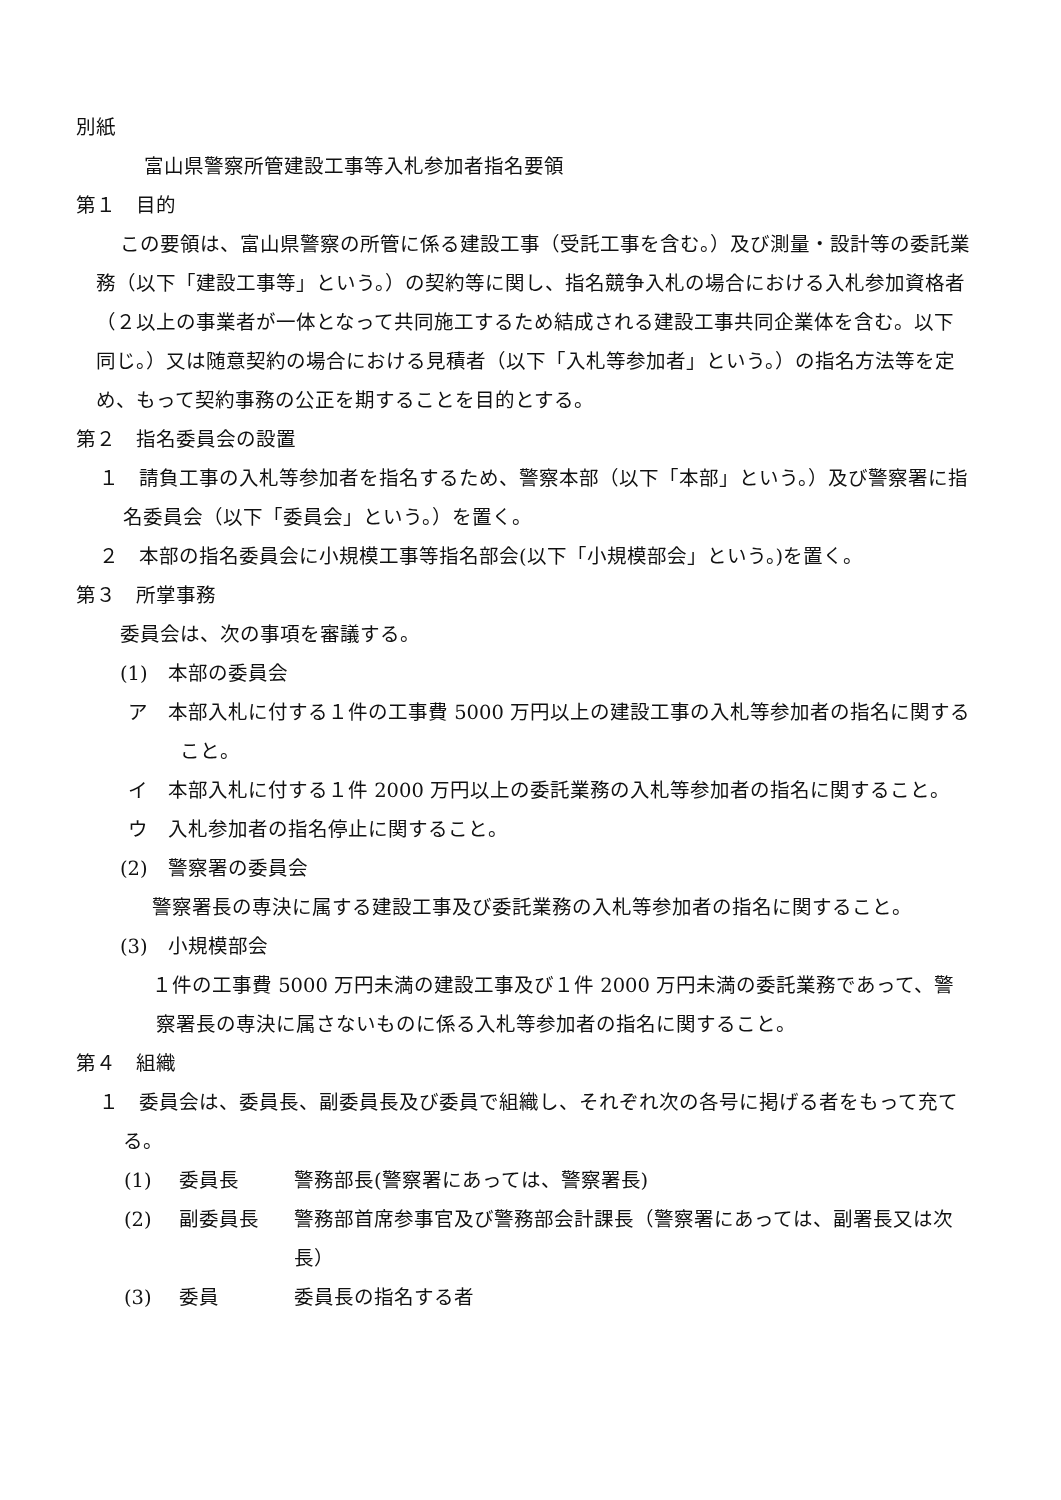別紙
富山県警察所管建設工事等入札参加者指名要領
第１　目的
この要領は、富山県警察の所管に係る建設工事（受託工事を含む。）及び測量・設計等の委託業務（以下「建設工事等」という。）の契約等に関し、指名競争入札の場合における入札参加資格者（２以上の事業者が一体となって共同施工するため結成される建設工事共同企業体を含む。以下同じ。）又は随意契約の場合における見積者（以下「入札等参加者」という。）の指名方法等を定め、もって契約事務の公正を期することを目的とする。
第２　指名委員会の設置
１　請負工事の入札等参加者を指名するため、警察本部（以下「本部」という。）及び警察署に指名委員会（以下「委員会」という。）を置く。
２　本部の指名委員会に小規模工事等指名部会(以下「小規模部会」という。)を置く。
第３　所掌事務
委員会は、次の事項を審議する。
(1)　本部の委員会
ア　本部入札に付する１件の工事費 5000 万円以上の建設工事の入札等参加者の指名に関すること。
イ　本部入札に付する１件 2000 万円以上の委託業務の入札等参加者の指名に関すること。
ウ　入札参加者の指名停止に関すること。
(2)　警察署の委員会
　警察署長の専決に属する建設工事及び委託業務の入札等参加者の指名に関すること。
(3)　小規模部会
　１件の工事費 5000 万円未満の建設工事及び１件 2000 万円未満の委託業務であって、警察署長の専決に属さないものに係る入札等参加者の指名に関すること。
第４　組織
１　委員会は、委員長、副委員長及び委員で組織し、それぞれ次の各号に掲げる者をもって充てる。
(1) 委員長 警務部長(警察署にあっては、警察署長)
(2) 副委員長 警務部首席参事官及び警務部会計課長（警察署にあっては、副署長又は次長）
(3) 委員 委員長の指名する者